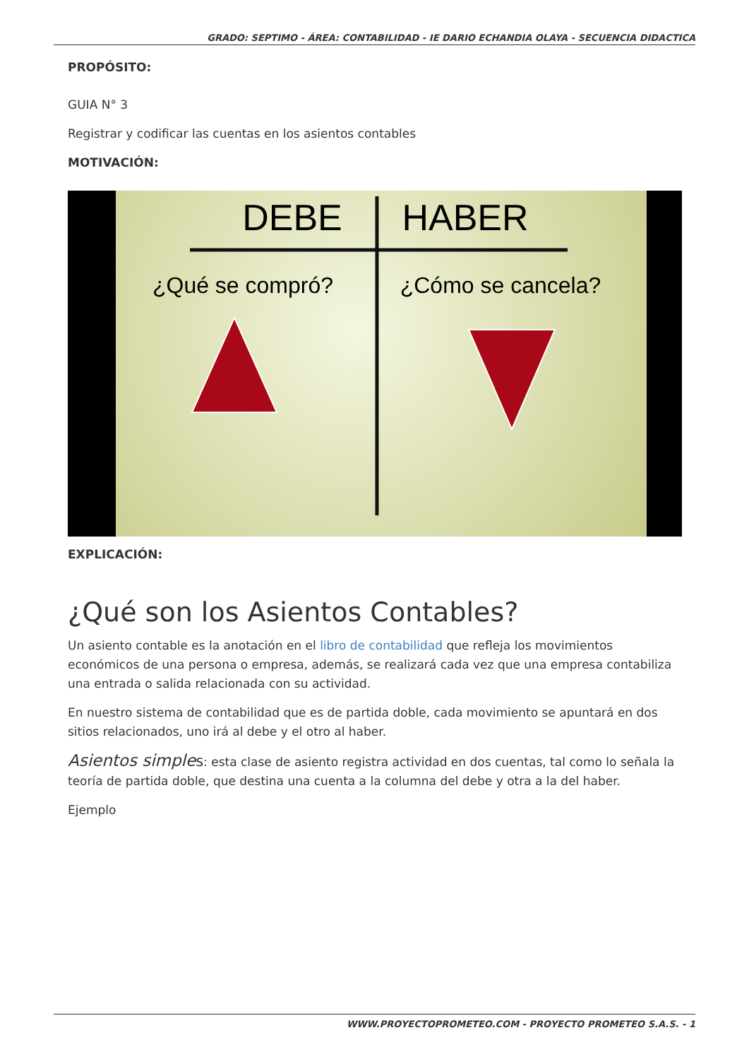GRADO: SEPTIMO - ÁREA: CONTABILIDAD - IE DARIO ECHANDIA OLAYA - SECUENCIA DIDACTICA
PROPÓSITO:
GUIA N° 3
Registrar y codificar las cuentas en los asientos contables
MOTIVACIÓN:
DEBE
HABER
¿Qué se compró?
¿Cómo se cancela?
EXPLICACIÓN:
¿Qué son los Asientos Contables?
Un asiento contable es la anotación en el libro de contabilidad que refleja los movimientos económicos de una persona o empresa, además, se realizará cada vez que una empresa contabiliza una entrada o salida relacionada con su actividad.
En nuestro sistema de contabilidad que es de partida doble, cada movimiento se apuntará en dos sitios relacionados, uno irá al debe y el otro al haber.
Asientos simple s: esta clase de asiento registra actividad en dos cuentas, tal como lo señala la teoría de partida doble, que destina una cuenta a la columna del debe y otra a la del haber.
Ejemplo
WWW.PROYECTOPROMETEO.COM - PROYECTO PROMETEO S.A.S. - 1